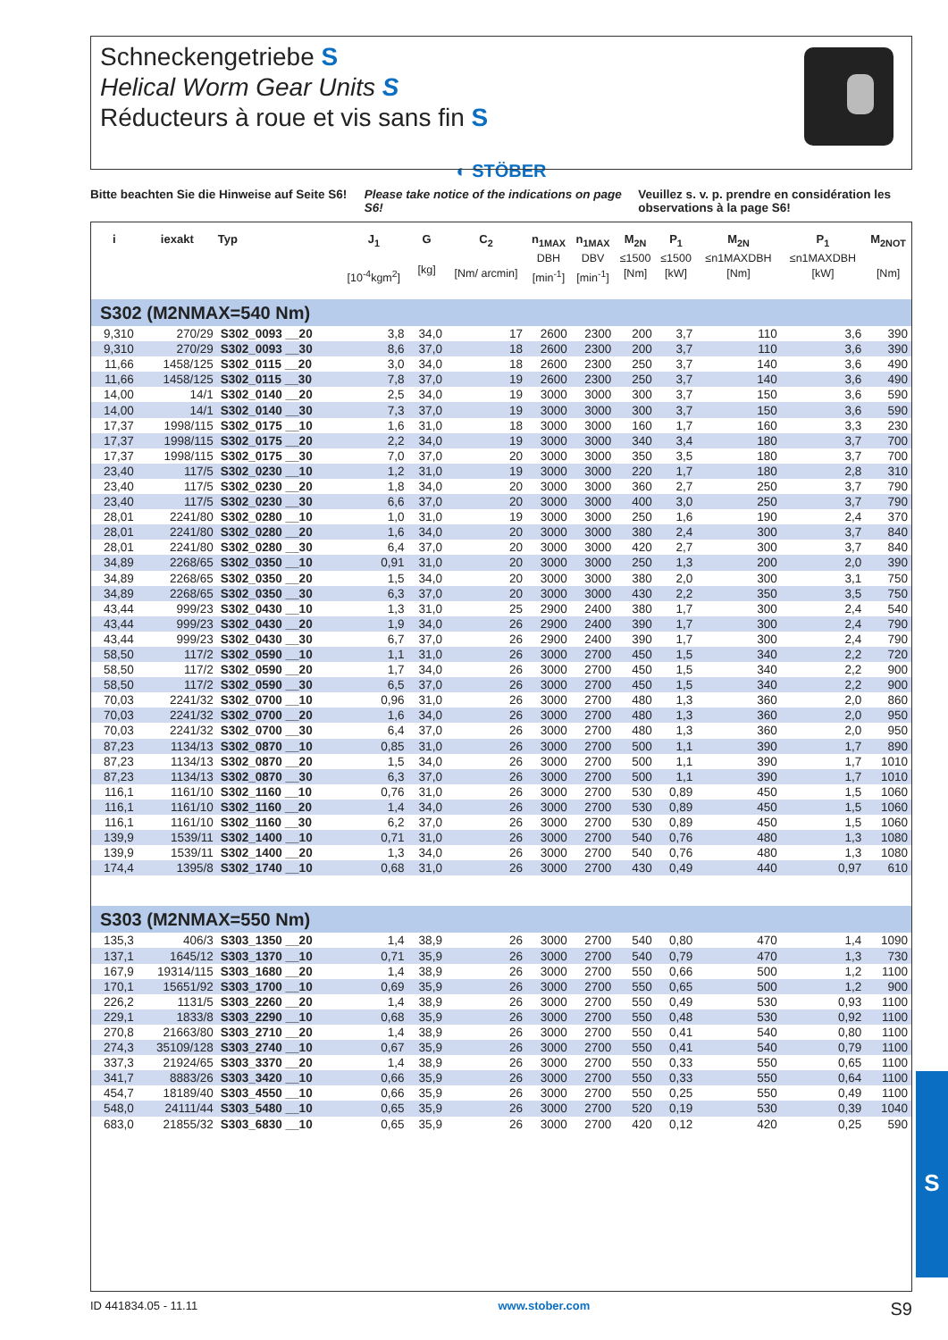Schneckengetriebe S
Helical Worm Gear Units S
Réducteurs à roue et vis sans fin S
◐ STÖBER
Bitte beachten Sie die Hinweise auf Seite S6!
Please take notice of the indications on page S6!
Veuillez s. v. p. prendre en considération les observations à la page S6!
| i | iexakt | Typ | J<sub>1</sub> [10<sup>-4</sup>kgm<sup>2</sup>] | G [kg] | C<sub>2</sub> [Nm/ arcmin] | n<sub>1MAX</sub> DBH [min<sup>-1</sup>] | n<sub>1MAX</sub> DBV [min<sup>-1</sup>] | M<sub>2N</sub> ≤1500 [Nm] | P<sub>1</sub> ≤1500 [kW] | M<sub>2N</sub> ≤n1MAXDBH [Nm] | P<sub>1</sub> ≤n1MAXDBH [kW] | M<sub>2NOT</sub> [Nm] |
| --- | --- | --- | --- | --- | --- | --- | --- | --- | --- | --- | --- | --- |
| S302 (M2NMAX=540 Nm) | | | | | | | | | | | | |
| 9,310 | 270/29 | S302_0093 __20 | 3,8 | 34,0 | 17 | 2600 | 2300 | 200 | 3,7 | 110 | 3,6 | 390 |
| 9,310 | 270/29 | S302_0093 __30 | 8,6 | 37,0 | 18 | 2600 | 2300 | 200 | 3,7 | 110 | 3,6 | 390 |
| 11,66 | 1458/125 | S302_0115 __20 | 3,0 | 34,0 | 18 | 2600 | 2300 | 250 | 3,7 | 140 | 3,6 | 490 |
| 11,66 | 1458/125 | S302_0115 __30 | 7,8 | 37,0 | 19 | 2600 | 2300 | 250 | 3,7 | 140 | 3,6 | 490 |
| 14,00 | 14/1 | S302_0140 __20 | 2,5 | 34,0 | 19 | 3000 | 3000 | 300 | 3,7 | 150 | 3,6 | 590 |
| 14,00 | 14/1 | S302_0140 __30 | 7,3 | 37,0 | 19 | 3000 | 3000 | 300 | 3,7 | 150 | 3,6 | 590 |
| 17,37 | 1998/115 | S302_0175 __10 | 1,6 | 31,0 | 18 | 3000 | 3000 | 160 | 1,7 | 160 | 3,3 | 230 |
| 17,37 | 1998/115 | S302_0175 __20 | 2,2 | 34,0 | 19 | 3000 | 3000 | 340 | 3,4 | 180 | 3,7 | 700 |
| 17,37 | 1998/115 | S302_0175 __30 | 7,0 | 37,0 | 20 | 3000 | 3000 | 350 | 3,5 | 180 | 3,7 | 700 |
| 23,40 | 117/5 | S302_0230 __10 | 1,2 | 31,0 | 19 | 3000 | 3000 | 220 | 1,7 | 180 | 2,8 | 310 |
| 23,40 | 117/5 | S302_0230 __20 | 1,8 | 34,0 | 20 | 3000 | 3000 | 360 | 2,7 | 250 | 3,7 | 790 |
| 23,40 | 117/5 | S302_0230 __30 | 6,6 | 37,0 | 20 | 3000 | 3000 | 400 | 3,0 | 250 | 3,7 | 790 |
| 28,01 | 2241/80 | S302_0280 __10 | 1,0 | 31,0 | 19 | 3000 | 3000 | 250 | 1,6 | 190 | 2,4 | 370 |
| 28,01 | 2241/80 | S302_0280 __20 | 1,6 | 34,0 | 20 | 3000 | 3000 | 380 | 2,4 | 300 | 3,7 | 840 |
| 28,01 | 2241/80 | S302_0280 __30 | 6,4 | 37,0 | 20 | 3000 | 3000 | 420 | 2,7 | 300 | 3,7 | 840 |
| 34,89 | 2268/65 | S302_0350 __10 | 0,91 | 31,0 | 20 | 3000 | 3000 | 250 | 1,3 | 200 | 2,0 | 390 |
| 34,89 | 2268/65 | S302_0350 __20 | 1,5 | 34,0 | 20 | 3000 | 3000 | 380 | 2,0 | 300 | 3,1 | 750 |
| 34,89 | 2268/65 | S302_0350 __30 | 6,3 | 37,0 | 20 | 3000 | 3000 | 430 | 2,2 | 350 | 3,5 | 750 |
| 43,44 | 999/23 | S302_0430 __10 | 1,3 | 31,0 | 25 | 2900 | 2400 | 380 | 1,7 | 300 | 2,4 | 540 |
| 43,44 | 999/23 | S302_0430 __20 | 1,9 | 34,0 | 26 | 2900 | 2400 | 390 | 1,7 | 300 | 2,4 | 790 |
| 43,44 | 999/23 | S302_0430 __30 | 6,7 | 37,0 | 26 | 2900 | 2400 | 390 | 1,7 | 300 | 2,4 | 790 |
| 58,50 | 117/2 | S302_0590 __10 | 1,1 | 31,0 | 26 | 3000 | 2700 | 450 | 1,5 | 340 | 2,2 | 720 |
| 58,50 | 117/2 | S302_0590 __20 | 1,7 | 34,0 | 26 | 3000 | 2700 | 450 | 1,5 | 340 | 2,2 | 900 |
| 58,50 | 117/2 | S302_0590 __30 | 6,5 | 37,0 | 26 | 3000 | 2700 | 450 | 1,5 | 340 | 2,2 | 900 |
| 70,03 | 2241/32 | S302_0700 __10 | 0,96 | 31,0 | 26 | 3000 | 2700 | 480 | 1,3 | 360 | 2,0 | 860 |
| 70,03 | 2241/32 | S302_0700 __20 | 1,6 | 34,0 | 26 | 3000 | 2700 | 480 | 1,3 | 360 | 2,0 | 950 |
| 70,03 | 2241/32 | S302_0700 __30 | 6,4 | 37,0 | 26 | 3000 | 2700 | 480 | 1,3 | 360 | 2,0 | 950 |
| 87,23 | 1134/13 | S302_0870 __10 | 0,85 | 31,0 | 26 | 3000 | 2700 | 500 | 1,1 | 390 | 1,7 | 890 |
| 87,23 | 1134/13 | S302_0870 __20 | 1,5 | 34,0 | 26 | 3000 | 2700 | 500 | 1,1 | 390 | 1,7 | 1010 |
| 87,23 | 1134/13 | S302_0870 __30 | 6,3 | 37,0 | 26 | 3000 | 2700 | 500 | 1,1 | 390 | 1,7 | 1010 |
| 116,1 | 1161/10 | S302_1160 __10 | 0,76 | 31,0 | 26 | 3000 | 2700 | 530 | 0,89 | 450 | 1,5 | 1060 |
| 116,1 | 1161/10 | S302_1160 __20 | 1,4 | 34,0 | 26 | 3000 | 2700 | 530 | 0,89 | 450 | 1,5 | 1060 |
| 116,1 | 1161/10 | S302_1160 __30 | 6,2 | 37,0 | 26 | 3000 | 2700 | 530 | 0,89 | 450 | 1,5 | 1060 |
| 139,9 | 1539/11 | S302_1400 __10 | 0,71 | 31,0 | 26 | 3000 | 2700 | 540 | 0,76 | 480 | 1,3 | 1080 |
| 139,9 | 1539/11 | S302_1400 __20 | 1,3 | 34,0 | 26 | 3000 | 2700 | 540 | 0,76 | 480 | 1,3 | 1080 |
| 174,4 | 1395/8 | S302_1740 __10 | 0,68 | 31,0 | 26 | 3000 | 2700 | 430 | 0,49 | 440 | 0,97 | 610 |
| S303 (M2NMAX=550 Nm) | | | | | | | | | | | | |
| 135,3 | 406/3 | S303_1350 __20 | 1,4 | 38,9 | 26 | 3000 | 2700 | 540 | 0,80 | 470 | 1,4 | 1090 |
| 137,1 | 1645/12 | S303_1370 __10 | 0,71 | 35,9 | 26 | 3000 | 2700 | 540 | 0,79 | 470 | 1,3 | 730 |
| 167,9 | 19314/115 | S303_1680 __20 | 1,4 | 38,9 | 26 | 3000 | 2700 | 550 | 0,66 | 500 | 1,2 | 1100 |
| 170,1 | 15651/92 | S303_1700 __10 | 0,69 | 35,9 | 26 | 3000 | 2700 | 550 | 0,65 | 500 | 1,2 | 900 |
| 226,2 | 1131/5 | S303_2260 __20 | 1,4 | 38,9 | 26 | 3000 | 2700 | 550 | 0,49 | 530 | 0,93 | 1100 |
| 229,1 | 1833/8 | S303_2290 __10 | 0,68 | 35,9 | 26 | 3000 | 2700 | 550 | 0,48 | 530 | 0,92 | 1100 |
| 270,8 | 21663/80 | S303_2710 __20 | 1,4 | 38,9 | 26 | 3000 | 2700 | 550 | 0,41 | 540 | 0,80 | 1100 |
| 274,3 | 35109/128 | S303_2740 __10 | 0,67 | 35,9 | 26 | 3000 | 2700 | 550 | 0,41 | 540 | 0,79 | 1100 |
| 337,3 | 21924/65 | S303_3370 __20 | 1,4 | 38,9 | 26 | 3000 | 2700 | 550 | 0,33 | 550 | 0,65 | 1100 |
| 341,7 | 8883/26 | S303_3420 __10 | 0,66 | 35,9 | 26 | 3000 | 2700 | 550 | 0,33 | 550 | 0,64 | 1100 |
| 454,7 | 18189/40 | S303_4550 __10 | 0,66 | 35,9 | 26 | 3000 | 2700 | 550 | 0,25 | 550 | 0,49 | 1100 |
| 548,0 | 24111/44 | S303_5480 __10 | 0,65 | 35,9 | 26 | 3000 | 2700 | 520 | 0,19 | 530 | 0,39 | 1040 |
| 683,0 | 21855/32 | S303_6830 __10 | 0,65 | 35,9 | 26 | 3000 | 2700 | 420 | 0,12 | 420 | 0,25 | 590 |
ID 441834.05 - 11.11 www.stober.com S9
S